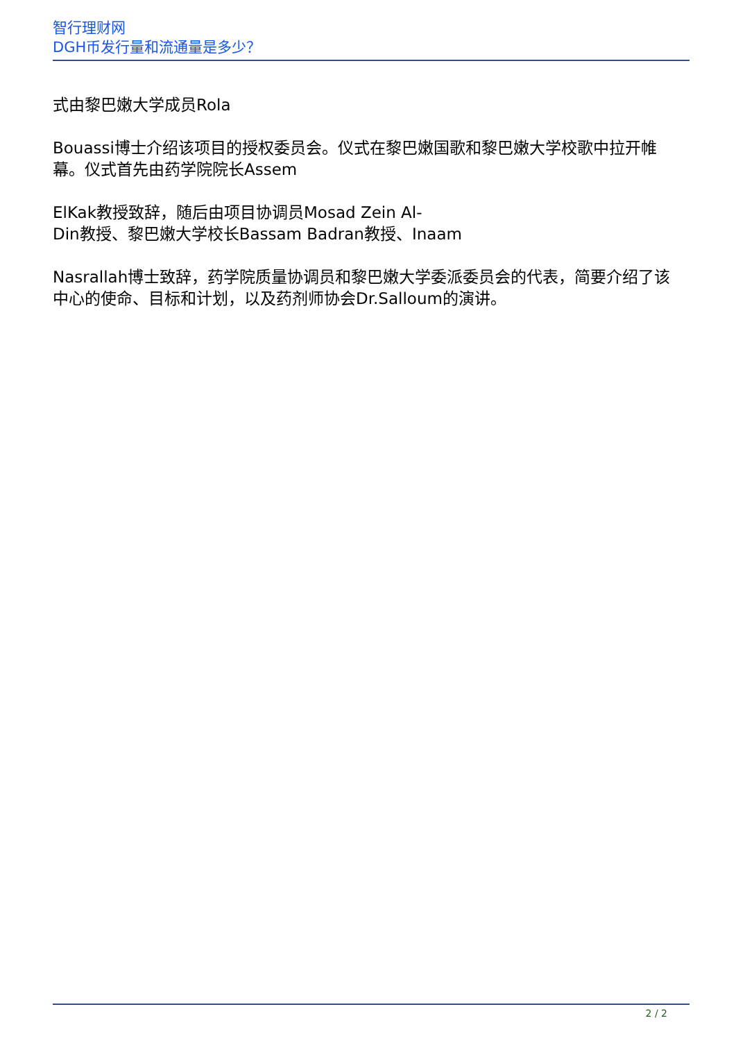智行理财网
DGH币发行量和流通量是多少？
式由黎巴嫩大学成员Rola
Bouassi博士介绍该项目的授权委员会。仪式在黎巴嫩国歌和黎巴嫩大学校歌中拉开帷幕。仪式首先由药学院院长Assem
ElKak教授致辞，随后由项目协调员Mosad Zein Al-
Din教授、黎巴嫩大学校长Bassam Badran教授、Inaam
Nasrallah博士致辞，药学院质量协调员和黎巴嫩大学委派委员会的代表，简要介绍了该中心的使命、目标和计划，以及药剂师协会Dr.Salloum的演讲。
2 / 2